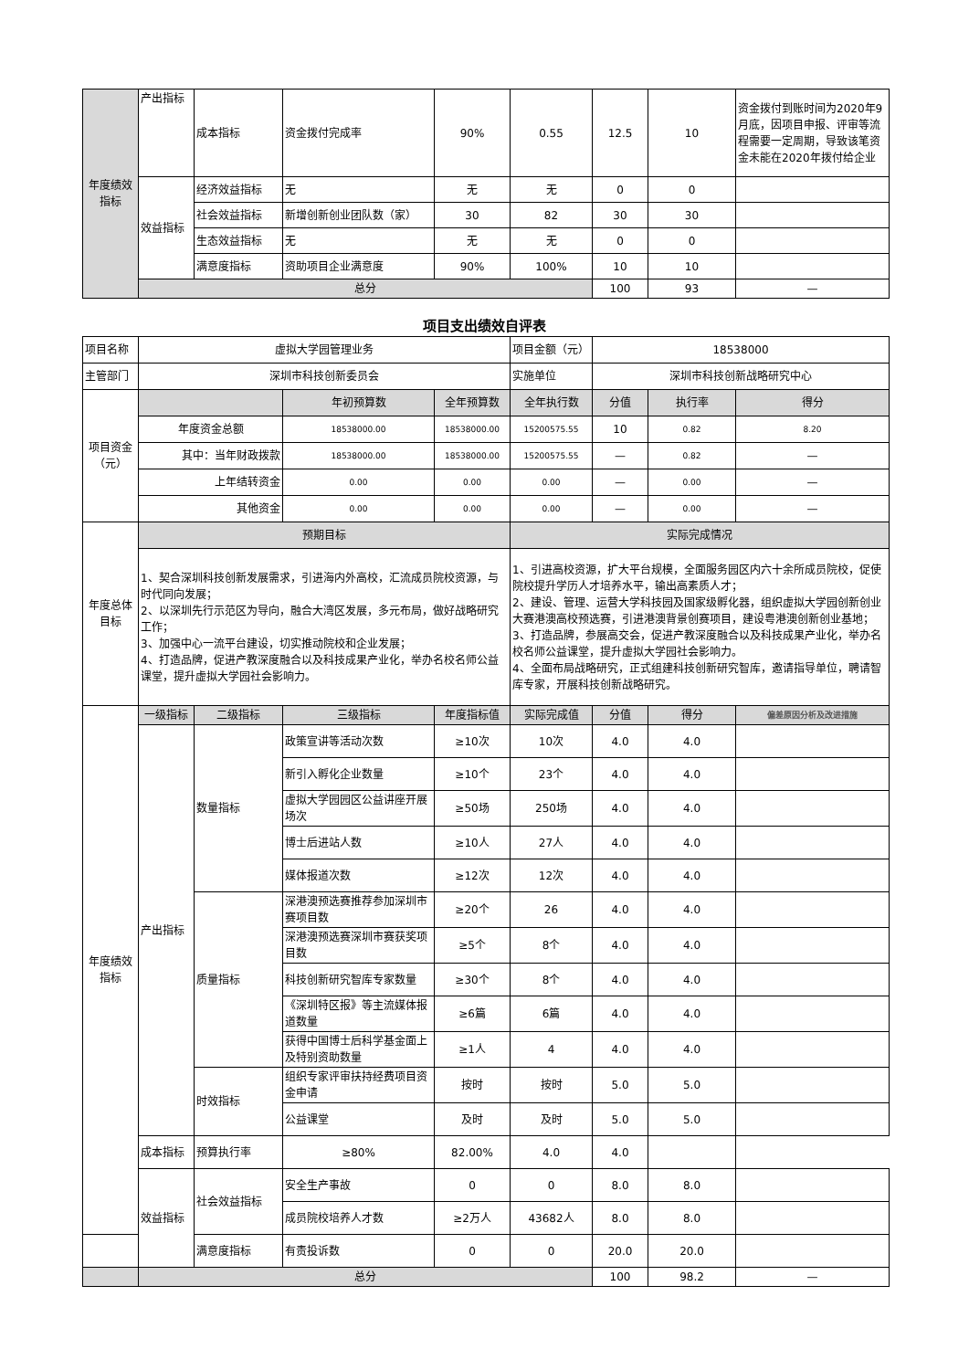| 年度绩效指标 | 产出指标 | 成本指标 | 资金拨付完成率 | 90% | 0.55 | 12.5 | 10 | 资金拨付到账时间为2020年9月底，因项目申报、评审等流程需要一定周期，导致该笔资金未能在2020年拨付给企业 |
| | 效益指标 | 经济效益指标 | 无 | 无 | 无 | 0 | 0 | |
| | | 社会效益指标 | 新增创新创业团队数（家） | 30 | 82 | 30 | 30 | |
| | | 生态效益指标 | 无 | 无 | 无 | 0 | 0 | |
| | | 满意度指标 | 资助项目企业满意度 | 90% | 100% | 10 | 10 | |
| | 总分 | | | | | 100 | 93 | — |
项目支出绩效自评表
| 项目名称 | 虚拟大学园管理业务 | | | | 项目金额（元） | 18538000 | | |
| 主管部门 | 深圳市科技创新委员会 | | | | 实施单位 | 深圳市科技创新战略研究中心 | | |
| 项目资金（元） | | | 年初预算数 | 全年预算数 | 全年执行数 | 分值 | 执行率 | 得分 |
| | 年度资金总额 | | 18538000.00 | 18538000.00 | 15200575.55 | 10 | 0.82 | 8.20 |
| | 其中：当年财政拨款 | | 18538000.00 | 18538000.00 | 15200575.55 | — | 0.82 | — |
| | 上年结转资金 | | 0.00 | 0.00 | 0.00 | — | 0.00 | — |
| | 其他资金 | | 0.00 | 0.00 | 0.00 | — | 0.00 | — |
| 年度总体目标 | 预期目标 | | | | 实际完成情况 | | | |
| | 1、契合深圳科技创新发展需求，引进海内外高校，汇流成员院校资源，与时代同向发展； 2、以深圳先行示范区为导向，融合大湾区发展，多元布局，做好战略研究工作； 3、加强中心一流平台建设，切实推动院校和企业发展； 4、打造品牌，促进产教深度融合以及科技成果产业化，举办名校名师公益课堂，提升虚拟大学园社会影响力。 | | | | 1、引进高校资源，扩大平台规模，全面服务园区内六十余所成员院校，促使院校提升学历人才培养水平，输出高素质人才； 2、建设、管理、运营大学科技园及国家级孵化器，组织虚拟大学园创新创业大赛港澳高校预选赛，引进港澳背景创赛项目，建设粤港澳创新创业基地； 3、打造品牌，参展高交会，促进产教深度融合以及科技成果产业化，举办名校名师公益课堂，提升虚拟大学园社会影响力。 4、全面布局战略研究，正式组建科技创新研究智库，邀请指导单位，聘请智库专家，开展科技创新战略研究。 | | | |
| 年度绩效指标 | 一级指标 | 二级指标 | 三级指标 | 年度指标值 | 实际完成值 | 分值 | 得分 | 偏差原因分析及改进措施 |
| | 产出指标 | 数量指标 | 政策宣讲等活动次数 | ≥10次 | 10次 | 4.0 | 4.0 | |
| | | | 新引入孵化企业数量 | ≥10个 | 23个 | 4.0 | 4.0 | |
| | | | 虚拟大学园园区公益讲座开展场次 | ≥50场 | 250场 | 4.0 | 4.0 | |
| | | | 博士后进站人数 | ≥10人 | 27人 | 4.0 | 4.0 | |
| | | | 媒体报道次数 | ≥12次 | 12次 | 4.0 | 4.0 | |
| | | 质量指标 | 深港澳预选赛推荐参加深圳市赛项目数 | ≥20个 | 26 | 4.0 | 4.0 | |
| | | | 深港澳预选赛深圳市赛获奖项目数 | ≥5个 | 8个 | 4.0 | 4.0 | |
| | | | 科技创新研究智库专家数量 | ≥30个 | 8个 | 4.0 | 4.0 | |
| | | | 《深圳特区报》等主流媒体报道数量 | ≥6篇 | 6篇 | 4.0 | 4.0 | |
| | | | 获得中国博士后科学基金面上及特别资助数量 | ≥1人 | 4 | 4.0 | 4.0 | |
| | | 时效指标 | 组织专家评审扶持经费项目资金申请 | 按时 | 按时 | 5.0 | 5.0 | |
| | | | 公益课堂 | 及时 | 及时 | 5.0 | 5.0 | |
| | 成本指标 | 预算执行率 | ≥80% | 82.00% | 4.0 | 4.0 | | |
| | 效益指标 | 社会效益指标 | 安全生产事故 | 0 | 0 | 8.0 | 8.0 | |
| | | | 成员院校培养人才数 | ≥2万人 | 43682人 | 8.0 | 8.0 | |
| | | 满意度指标 | 有责投诉数 | 0 | 0 | 20.0 | 20.0 | |
| | 总分 | | | | | 100 | 98.2 | — |